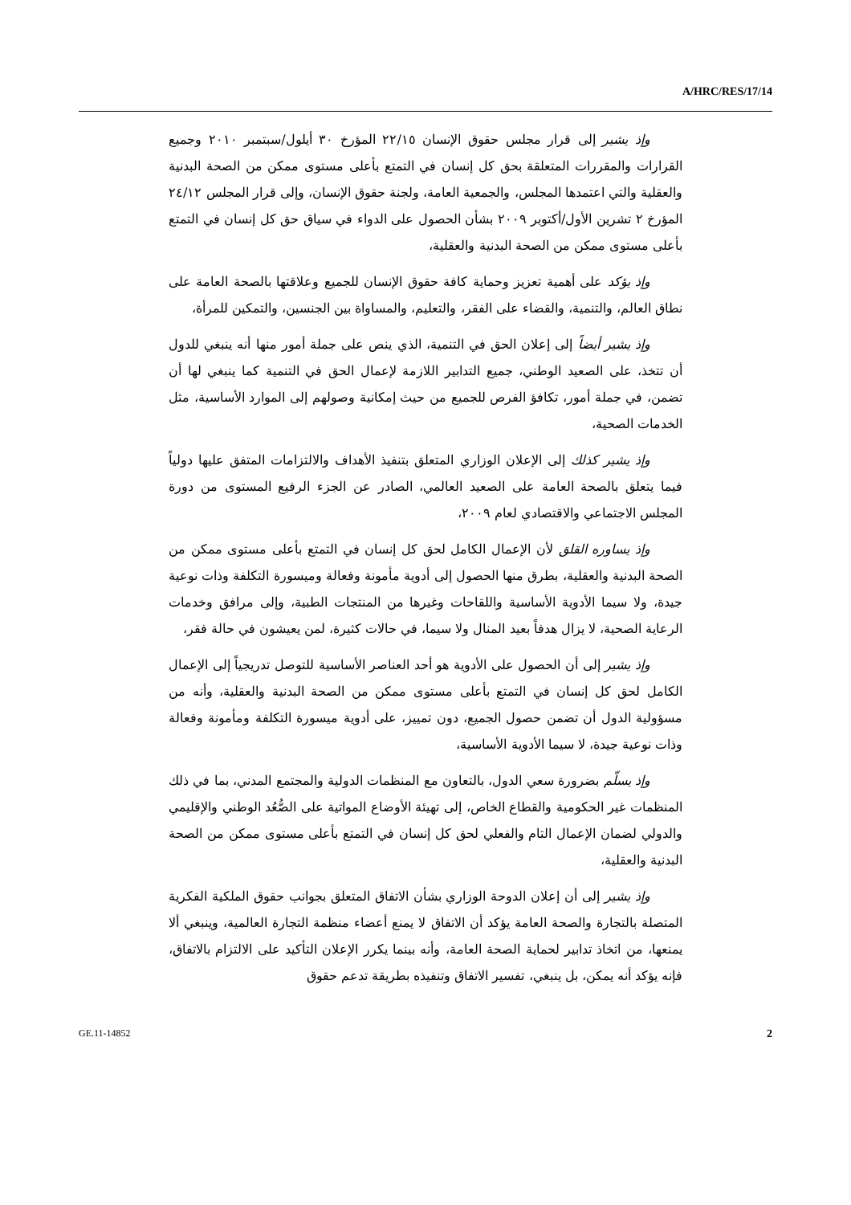A/HRC/RES/17/14
وإذ يشير إلى قرار مجلس حقوق الإنسان ٢٢/١٥ المؤرخ ٣٠ أيلول/سبتمبر ٢٠١٠ وجميع القرارات والمقررات المتعلقة بحق كل إنسان في التمتع بأعلى مستوى ممكن من الصحة البدنية والعقلية والتي اعتمدها المجلس، والجمعية العامة، ولجنة حقوق الإنسان، وإلى قرار المجلس ٢٤/١٢ المؤرخ ٢ تشرين الأول/أكتوبر ٢٠٠٩ بشأن الحصول على الدواء في سياق حق كل إنسان في التمتع بأعلى مستوى ممكن من الصحة البدنية والعقلية،
وإذ يؤكد على أهمية تعزيز وحماية كافة حقوق الإنسان للجميع وعلاقتها بالصحة العامة على نطاق العالم، والتنمية، والقضاء على الفقر، والتعليم، والمساواة بين الجنسين، والتمكين للمرأة،
وإذ يشير أيضاً إلى إعلان الحق في التنمية، الذي ينص على جملة أمور منها أنه ينبغي للدول أن تتخذ، على الصعيد الوطني، جميع التدابير اللازمة لإعمال الحق في التنمية كما ينبغي لها أن تضمن، في جملة أمور، تكافؤ الفرص للجميع من حيث إمكانية وصولهم إلى الموارد الأساسية، مثل الخدمات الصحية،
وإذ يشير كذلك إلى الإعلان الوزاري المتعلق بتنفيذ الأهداف والالتزامات المتفق عليها دولياً فيما يتعلق بالصحة العامة على الصعيد العالمي، الصادر عن الجزء الرفيع المستوى من دورة المجلس الاجتماعي والاقتصادي لعام ٢٠٠٩،
وإذ يساوره القلق لأن الإعمال الكامل لحق كل إنسان في التمتع بأعلى مستوى ممكن من الصحة البدنية والعقلية، بطرق منها الحصول إلى أدوية مأمونة وفعالة وميسورة التكلفة وذات نوعية جيدة، ولا سيما الأدوية الأساسية واللقاحات وغيرها من المنتجات الطبية، وإلى مرافق وخدمات الرعاية الصحية، لا يزال هدفاً بعيد المنال ولا سيما، في حالات كثيرة، لمن يعيشون في حالة فقر،
وإذ يشير إلى أن الحصول على الأدوية هو أحد العناصر الأساسية للتوصل تدريجياً إلى الإعمال الكامل لحق كل إنسان في التمتع بأعلى مستوى ممكن من الصحة البدنية والعقلية، وأنه من مسؤولية الدول أن تضمن حصول الجميع، دون تمييز، على أدوية ميسورة التكلفة ومأمونة وفعالة وذات نوعية جيدة، لا سيما الأدوية الأساسية،
وإذ يسلّم بضرورة سعي الدول، بالتعاون مع المنظمات الدولية والمجتمع المدني، بما في ذلك المنظمات غير الحكومية والقطاع الخاص، إلى تهيئة الأوضاع المواتية على الصُّعُد الوطني والإقليمي والدولي لضمان الإعمال التام والفعلي لحق كل إنسان في التمتع بأعلى مستوى ممكن من الصحة البدنية والعقلية،
وإذ يشير إلى أن إعلان الدوحة الوزاري بشأن الاتفاق المتعلق بجوانب حقوق الملكية الفكرية المتصلة بالتجارة والصحة العامة يؤكد أن الاتفاق لا يمنع أعضاء منظمة التجارة العالمية، وينبغي ألا يمنعها، من اتخاذ تدابير لحماية الصحة العامة، وأنه بينما يكرر الإعلان التأكيد على الالتزام بالاتفاق، فإنه يؤكد أنه يمكن، بل ينبغي، تفسير الاتفاق وتنفيذه بطريقة تدعم حقوق
GE.11-14852 2